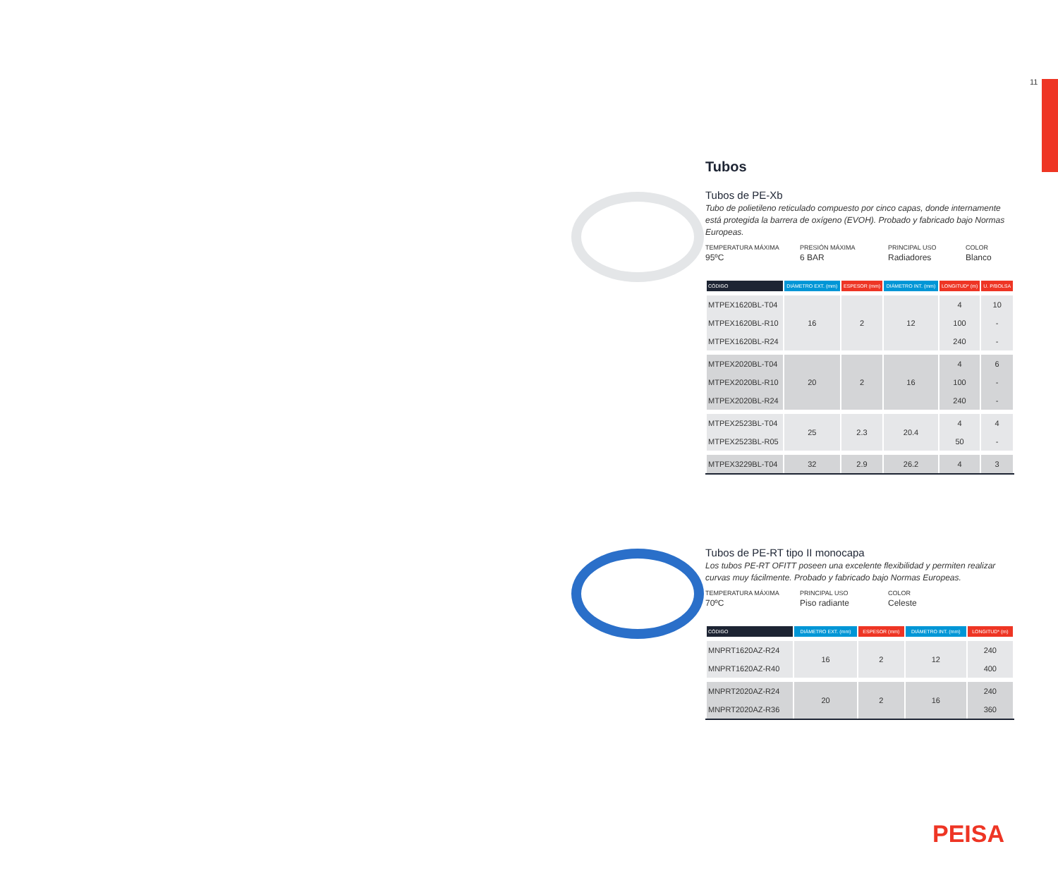11
Tubos
Tubos de PE-Xb
Tubo de polietileno reticulado compuesto por cinco capas, donde internamente está protegida la barrera de oxígeno (EVOH). Probado y fabricado bajo Normas Europeas.
TEMPERATURA MÁXIMA
95ºC
PRESIÓN MÁXIMA
6 BAR
PRINCIPAL USO
Radiadores
COLOR
Blanco
| CÓDIGO | DIÁMETRO EXT. (mm) | ESPESOR (mm) | DIÁMETRO INT. (mm) | LONGITUD* (m) | U. P/BOLSA |
| --- | --- | --- | --- | --- | --- |
| MTPEX1620BL-T04 | 16 | 2 | 12 | 4 | 10 |
| MTPEX1620BL-R10 | | | | 100 | - |
| MTPEX1620BL-R24 | | | | 240 | - |
| MTPEX2020BL-T04 | 20 | 2 | 16 | 4 | 6 |
| MTPEX2020BL-R10 | | | | 100 | - |
| MTPEX2020BL-R24 | | | | 240 | - |
| MTPEX2523BL-T04 | 25 | 2.3 | 20.4 | 4 | 4 |
| MTPEX2523BL-R05 | | | | 50 | - |
| MTPEX3229BL-T04 | 32 | 2.9 | 26.2 | 4 | 3 |
Tubos de PE-RT tipo II monocapa
Los tubos PE-RT OFITT poseen una excelente flexibilidad y permiten realizar curvas muy fácilmente. Probado y fabricado bajo Normas Europeas.
TEMPERATURA MÁXIMA
70ºC
PRINCIPAL USO
Piso radiante
COLOR
Celeste
| CÓDIGO | DIÁMETRO EXT. (mm) | ESPESOR (mm) | DIÁMETRO INT. (mm) | LONGITUD* (m) |
| --- | --- | --- | --- | --- |
| MNPRT1620AZ-R24 | 16 | 2 | 12 | 240 |
| MNPRT1620AZ-R40 | | | | 400 |
| MNPRT2020AZ-R24 | 20 | 2 | 16 | 240 |
| MNPRT2020AZ-R36 | | | | 360 |
PEISA